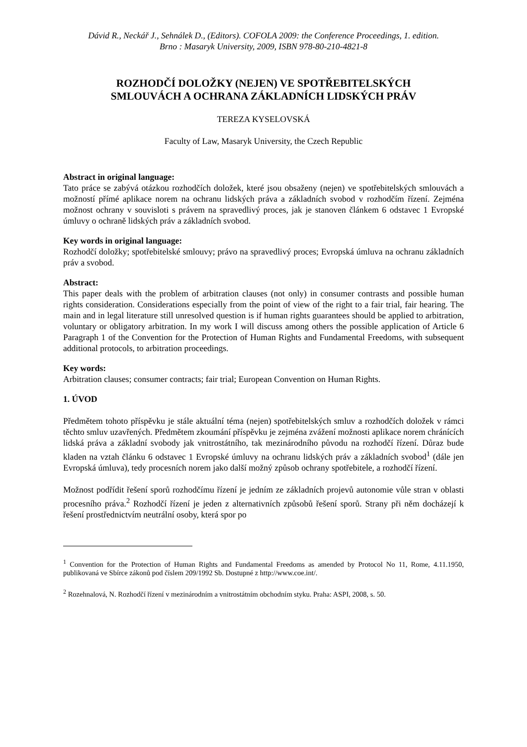Dávid R., Neckář J., Sehnálek D., (Editors). COFOLA 2009: the Conference Proceedings, 1. edition.
Brno : Masaryk University, 2009, ISBN 978-80-210-4821-8
ROZHODČÍ DOLOŽKY (NEJEN) VE SPOTŘEBITELSKÝCH
SMLOUVÁCH A OCHRANA ZÁKLADNÍCH LIDSKÝCH PRÁV
TEREZA KYSELOVSKÁ
Faculty of Law, Masaryk University, the Czech Republic
Abstract in original language:
Tato práce se zabývá otázkou rozhodčích doložek, které jsou obsaženy (nejen) ve spotřebitelských smlouvách a možností přímé aplikace norem na ochranu lidských práva a základních svobod v rozhodčím řízení. Zejména možnost ochrany v souvisloti s právem na spravedlivý proces, jak je stanoven článkem 6 odstavec 1 Evropské úmluvy o ochraně lidských práv a základních svobod.
Key words in original language:
Rozhodčí doložky; spotřebitelské smlouvy; právo na spravedlivý proces; Evropská úmluva na ochranu základních práv a svobod.
Abstract:
This paper deals with the problem of arbitration clauses (not only) in consumer contrasts and possible human rights consideration. Considerations especially from the point of view of the right to a fair trial, fair hearing. The main and in legal literature still unresolved question is if human rights guarantees should be applied to arbitration, voluntary or obligatory arbitration. In my work I will discuss among others the possible application of Article 6 Paragraph 1 of the Convention for the Protection of Human Rights and Fundamental Freedoms, with subsequent additional protocols, to arbitration proceedings.
Key words:
Arbitration clauses; consumer contracts; fair trial; European Convention on Human Rights.
1. ÚVOD
Předmětem tohoto příspěvku je stále aktuální téma (nejen) spotřebitelských smluv a rozhodčích doložek v rámci těchto smluv uzavřených. Předmětem zkoumání příspěvku je zejména zvážení možnosti aplikace norem chránících lidská práva a základní svobody jak vnitrostátního, tak mezinárodního původu na rozhodčí řízení. Důraz bude kladen na vztah článku 6 odstavec 1 Evropské úmluvy na ochranu lidských práv a základních svobod<sup>1</sup> (dále jen Evropská úmluva), tedy procesních norem jako další možný způsob ochrany spotřebitele, a rozhodčí řízení.
Možnost podřídit řešení sporů rozhodčímu řízení je jedním ze základních projevů autonomie vůle stran v oblasti procesního práva.<sup>2</sup> Rozhodčí řízení je jeden z alternativních způsobů řešení sporů. Strany při něm docházejí k řešení prostřednictvím neutrální osoby, která spor po
<sup>1</sup> Convention for the Protection of Human Rights and Fundamental Freedoms as amended by Protocol No 11, Rome, 4.11.1950, publikovaná ve Sbírce zákonů pod číslem 209/1992 Sb. Dostupné z http://www.coe.int/.
<sup>2</sup> Rozehnalová, N. Rozhodčí řízení v mezinárodním a vnitrostátním obchodním styku. Praha: ASPI, 2008, s. 50.